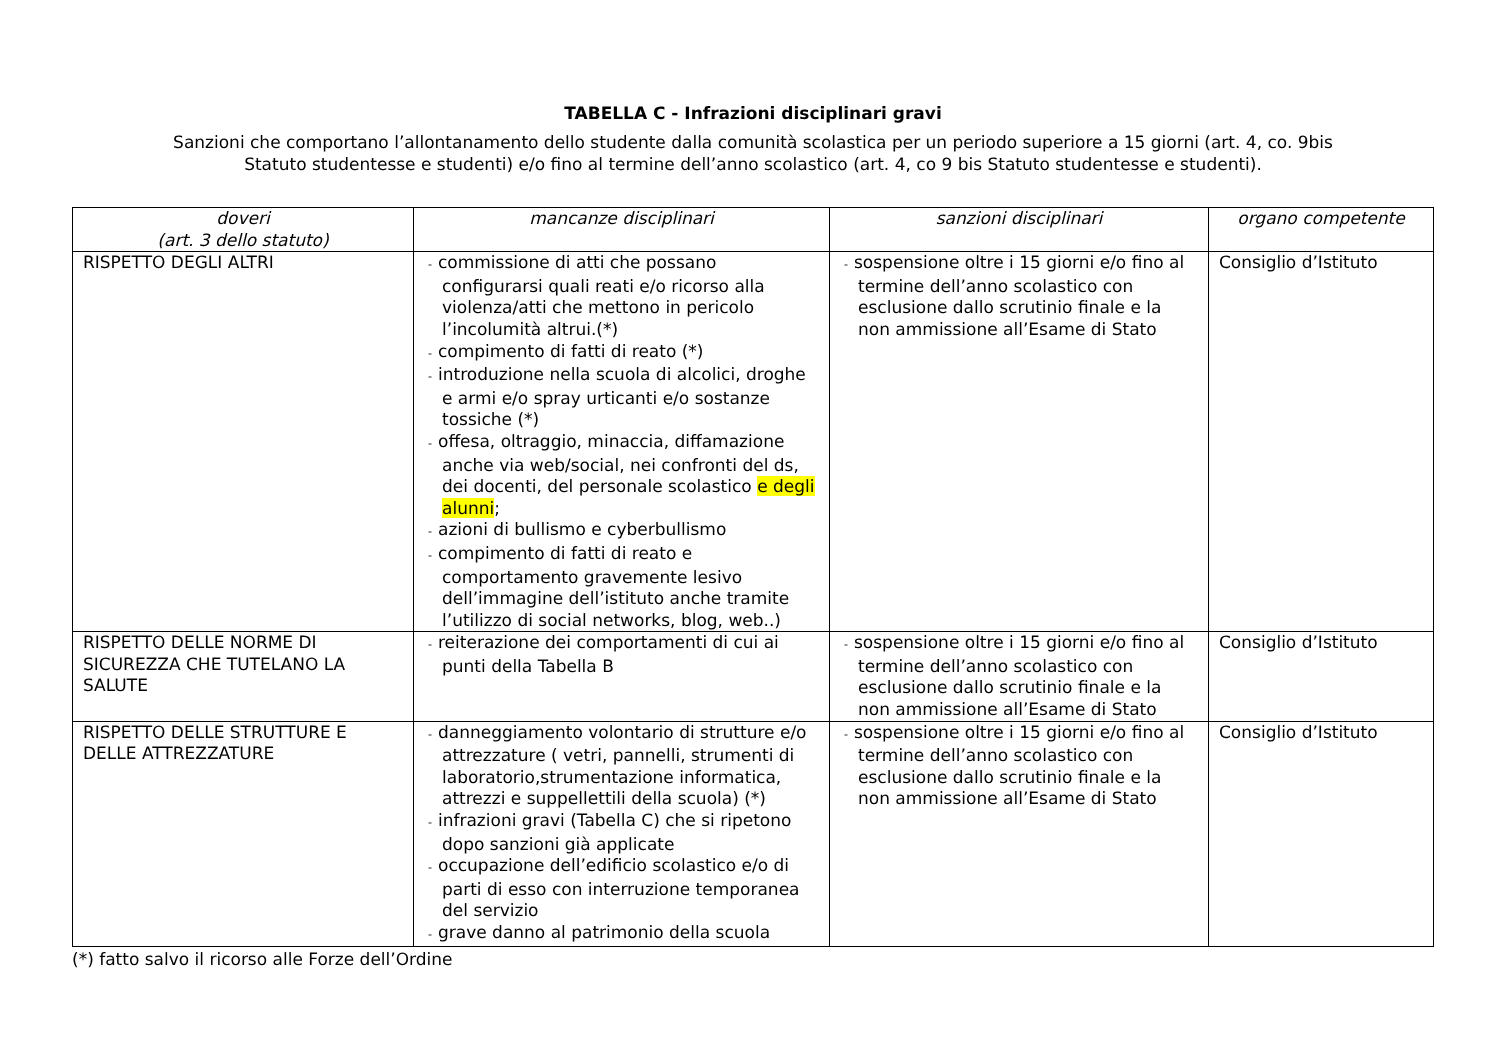TABELLA C - Infrazioni disciplinari gravi
Sanzioni che comportano l’allontanamento dello studente dalla comunità scolastica per un periodo superiore a 15 giorni (art. 4, co. 9bis
Statuto studentesse e studenti) e/o fino al termine dell’anno scolastico (art. 4, co 9 bis Statuto studentesse e studenti).
| doveri (art. 3 dello statuto) | mancanze disciplinari | sanzioni disciplinari | organo competente |
| --- | --- | --- | --- |
| RISPETTO DEGLI ALTRI | - commissione di atti che possano configurarsi quali reati e/o ricorso alla violenza/atti che mettono in pericolo l’incolumità altrui.(*) - compimento di fatti di reato (*) - introduzione nella scuola di alcolici, droghe e armi e/o spray urticanti e/o sostanze tossiche (*) - offesa, oltraggio, minaccia, diffamazione anche via web/social, nei confronti del ds, dei docenti, del personale scolastico e degli alunni ; - azioni di bullismo e cyberbullismo - compimento di fatti di reato e comportamento gravemente lesivo dell’immagine dell’istituto anche tramite l’utilizzo di social networks, blog, web..) | - sospensione oltre i 15 giorni e/o fino al termine dell’anno scolastico con esclusione dallo scrutinio finale e la non ammissione all’Esame di Stato | Consiglio d’Istituto |
| RISPETTO DELLE NORME DI SICUREZZA CHE TUTELANO LA SALUTE | - reiterazione dei comportamenti di cui ai punti della Tabella B | - sospensione oltre i 15 giorni e/o fino al termine dell’anno scolastico con esclusione dallo scrutinio finale e la non ammissione all’Esame di Stato | Consiglio d’Istituto |
| RISPETTO DELLE STRUTTURE E DELLE ATTREZZATURE | - danneggiamento volontario di strutture e/o attrezzature ( vetri, pannelli, strumenti di laboratorio,strumentazione informatica, attrezzi e suppellettili della scuola) (*) - infrazioni gravi (Tabella C) che si ripetono dopo sanzioni già applicate - occupazione dell’edificio scolastico e/o di parti di esso con interruzione temporanea del servizio - grave danno al patrimonio della scuola | - sospensione oltre i 15 giorni e/o fino al termine dell’anno scolastico con esclusione dallo scrutinio finale e la non ammissione all’Esame di Stato | Consiglio d’Istituto |
(*) fatto salvo il ricorso alle Forze dell’Ordine